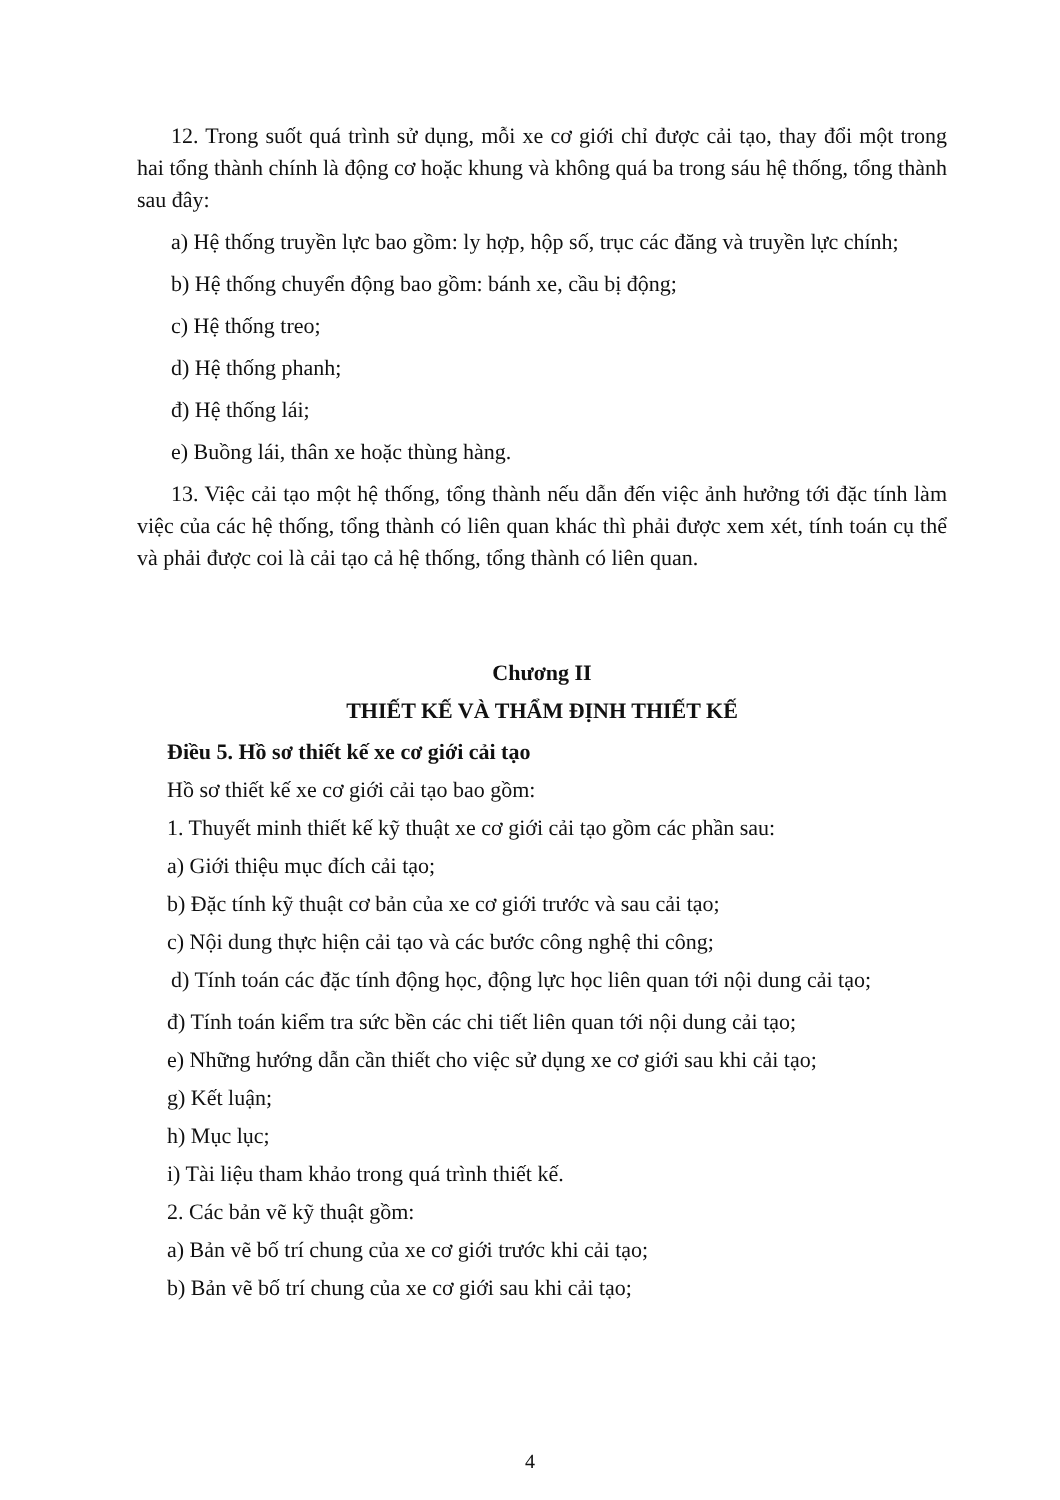12. Trong suốt quá trình sử dụng, mỗi xe cơ giới chỉ được cải tạo, thay đổi một trong hai tổng thành chính là động cơ hoặc khung và không quá ba trong sáu hệ thống, tổng thành sau đây:
a) Hệ thống truyền lực bao gồm: ly hợp, hộp số, trục các đăng và truyền lực chính;
b) Hệ thống chuyển động bao gồm: bánh xe, cầu bị động;
c) Hệ thống treo;
d) Hệ thống phanh;
đ) Hệ thống lái;
e) Buồng lái, thân xe hoặc thùng hàng.
13. Việc cải tạo một hệ thống, tổng thành nếu dẫn đến việc ảnh hưởng tới đặc tính làm việc của các hệ thống, tổng thành có liên quan khác thì phải được xem xét, tính toán cụ thể và phải được coi là cải tạo cả hệ thống, tổng thành có liên quan.
Chương II
THIẾT KẾ VÀ THẨM ĐỊNH THIẾT KẾ
Điều 5. Hồ sơ thiết kế xe cơ giới cải tạo
Hồ sơ thiết kế xe cơ giới cải tạo bao gồm:
1. Thuyết minh thiết kế kỹ thuật xe cơ giới cải tạo gồm các phần sau:
a) Giới thiệu mục đích cải tạo;
b) Đặc tính kỹ thuật cơ bản của xe cơ giới trước và sau cải tạo;
c) Nội dung thực hiện cải tạo và các bước công nghệ thi công;
d) Tính toán các đặc tính động học, động lực học liên quan tới nội dung cải tạo;
đ) Tính toán kiểm tra sức bền các chi tiết liên quan tới nội dung cải tạo;
e) Những hướng dẫn cần thiết cho việc sử dụng xe cơ giới sau khi cải tạo;
g) Kết luận;
h) Mục lục;
i) Tài liệu tham khảo trong quá trình thiết kế.
2. Các bản vẽ kỹ thuật gồm:
a) Bản vẽ bố trí chung của xe cơ giới trước khi cải tạo;
b) Bản vẽ bố trí chung của xe cơ giới sau khi cải tạo;
4